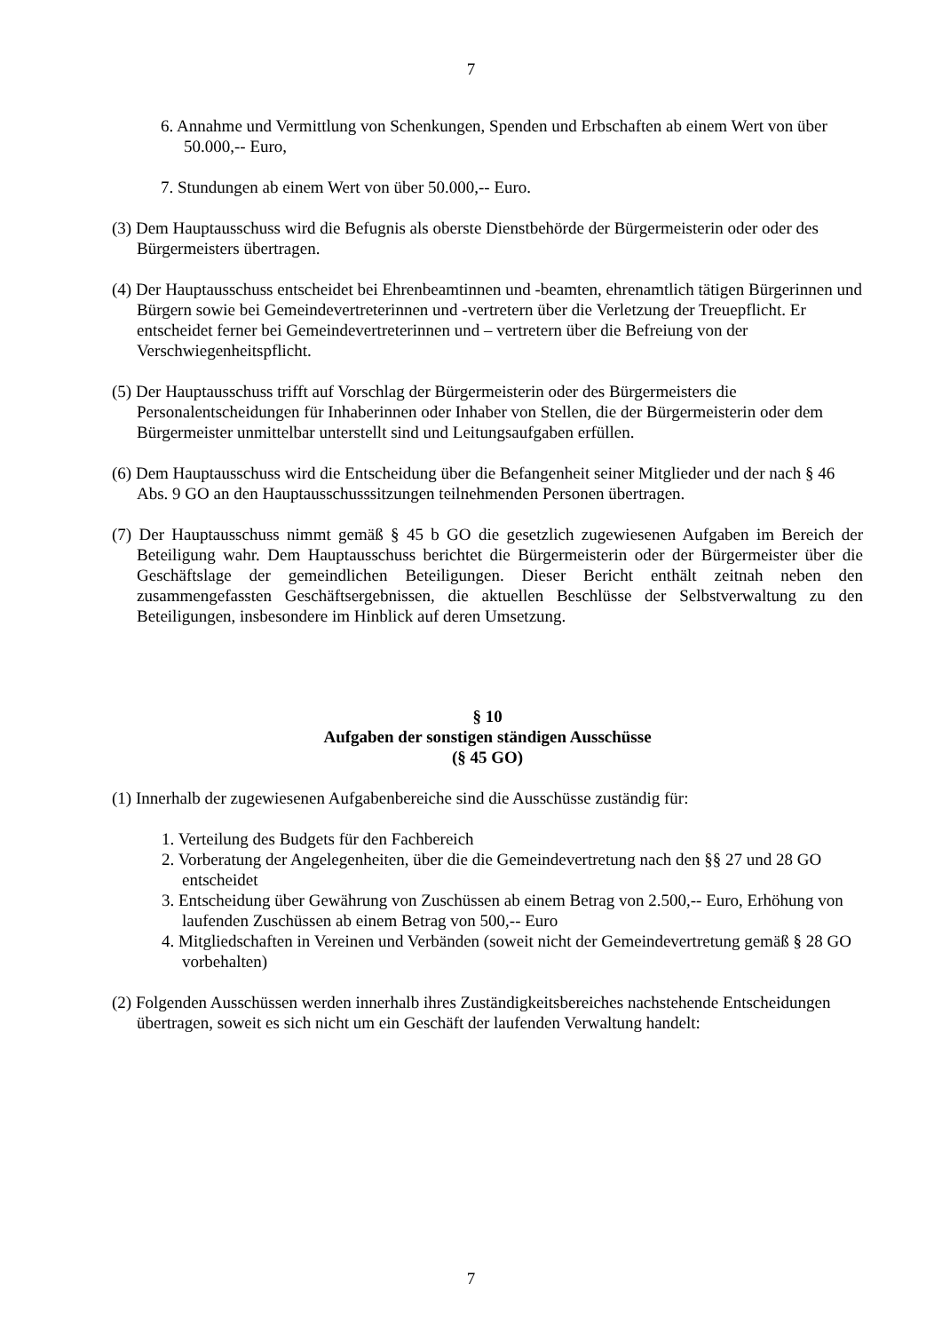7
6. Annahme und Vermittlung von Schenkungen, Spenden und Erbschaften ab einem Wert von über 50.000,-- Euro,
7. Stundungen ab einem Wert von über 50.000,-- Euro.
(3) Dem Hauptausschuss wird die Befugnis als oberste Dienstbehörde der Bürgermeisterin oder oder des Bürgermeisters übertragen.
(4) Der Hauptausschuss entscheidet bei Ehrenbeamtinnen und -beamten, ehrenamtlich tätigen Bürgerinnen und Bürgern sowie bei Gemeindevertreterinnen und -vertretern über die Verletzung der Treuepflicht. Er entscheidet ferner bei Gemeindevertreterinnen und – vertretern über die Befreiung von der Verschwiegenheitspflicht.
(5) Der Hauptausschuss trifft auf Vorschlag der Bürgermeisterin oder des Bürgermeisters die Personalentscheidungen für Inhaberinnen oder Inhaber von Stellen, die der Bürgermeisterin oder dem Bürgermeister unmittelbar unterstellt sind und Leitungsaufgaben erfüllen.
(6) Dem Hauptausschuss wird die Entscheidung über die Befangenheit seiner Mitglieder und der nach § 46 Abs. 9 GO an den Hauptausschusssitzungen teilnehmenden Personen übertragen.
(7) Der Hauptausschuss nimmt gemäß § 45 b GO die gesetzlich zugewiesenen Aufgaben im Bereich der Beteiligung wahr. Dem Hauptausschuss berichtet die Bürgermeisterin oder der Bürgermeister über die Geschäftslage der gemeindlichen Beteiligungen. Dieser Bericht enthält zeitnah neben den zusammengefassten Geschäftsergebnissen, die aktuellen Beschlüsse der Selbstverwaltung zu den Beteiligungen, insbesondere im Hinblick auf deren Umsetzung.
§ 10
Aufgaben der sonstigen ständigen Ausschüsse
(§ 45 GO)
(1) Innerhalb der zugewiesenen Aufgabenbereiche sind die Ausschüsse zuständig für:
1. Verteilung des Budgets für den Fachbereich
2. Vorberatung der Angelegenheiten, über die die Gemeindevertretung nach den §§ 27 und 28 GO entscheidet
3. Entscheidung über Gewährung von Zuschüssen ab einem Betrag von 2.500,-- Euro, Erhöhung von laufenden Zuschüssen ab einem Betrag von 500,-- Euro
4. Mitgliedschaften in Vereinen und Verbänden (soweit nicht der Gemeindevertretung gemäß § 28 GO vorbehalten)
(2) Folgenden Ausschüssen werden innerhalb ihres Zuständigkeitsbereiches nachstehende Entscheidungen übertragen, soweit es sich nicht um ein Geschäft der laufenden Verwaltung handelt:
7